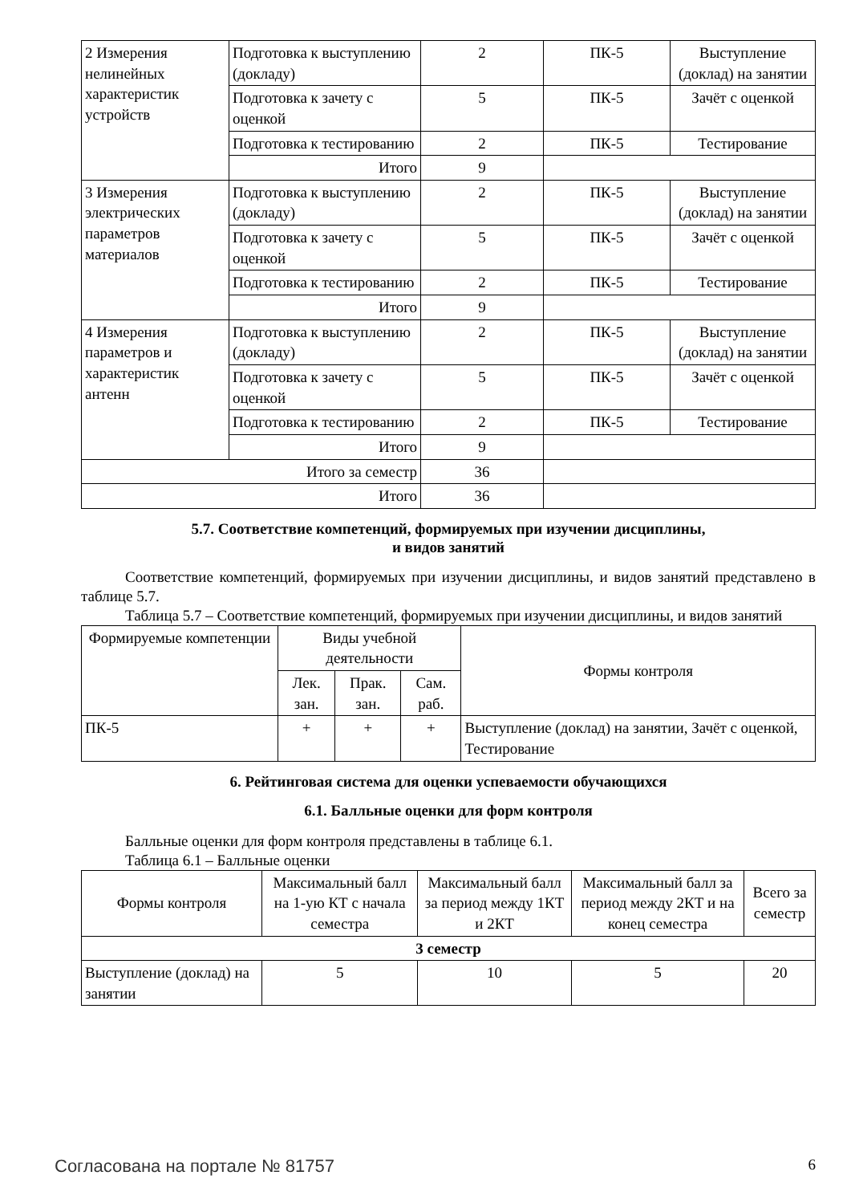| 2 Измерения нелинейных характеристик устройств | Подготовка к выступлению (докладу) | 2 | ПК-5 | Выступление (доклад) на занятии |
| | Подготовка к зачету с оценкой | 5 | ПК-5 | Зачёт с оценкой |
| | Подготовка к тестированию | 2 | ПК-5 | Тестирование |
| | Итого | 9 | | |
| 3 Измерения электрических параметров материалов | Подготовка к выступлению (докладу) | 2 | ПК-5 | Выступление (доклад) на занятии |
| | Подготовка к зачету с оценкой | 5 | ПК-5 | Зачёт с оценкой |
| | Подготовка к тестированию | 2 | ПК-5 | Тестирование |
| | Итого | 9 | | |
| 4 Измерения параметров и характеристик антенн | Подготовка к выступлению (докладу) | 2 | ПК-5 | Выступление (доклад) на занятии |
| | Подготовка к зачету с оценкой | 5 | ПК-5 | Зачёт с оценкой |
| | Подготовка к тестированию | 2 | ПК-5 | Тестирование |
| | Итого | 9 | | |
| Итого за семестр | | 36 | | |
| Итого | | 36 | | |
5.7. Соответствие компетенций, формируемых при изучении дисциплины,
и видов занятий
Соответствие компетенций, формируемых при изучении дисциплины, и видов занятий представлено в таблице 5.7.
Таблица 5.7 – Соответствие компетенций, формируемых при изучении дисциплины, и видов занятий
| Формируемые компетенции | Виды учебной деятельности | | | Формы контроля |
| --- | --- | --- | --- | --- |
| | Лек. зан. | Прак. зан. | Сам. раб. | |
| ПК-5 | + | + | + | Выступление (доклад) на занятии, Зачёт с оценкой, Тестирование |
6. Рейтинговая система для оценки успеваемости обучающихся
6.1. Балльные оценки для форм контроля
Балльные оценки для форм контроля представлены в таблице 6.1.
Таблица 6.1 – Балльные оценки
| Формы контроля | Максимальный балл на 1-ую КТ с начала семестра | Максимальный балл за период между 1КТ и 2КТ | Максимальный балл за период между 2КТ и на конец семестра | Всего за семестр |
| --- | --- | --- | --- | --- |
| 3 семестр | | | | |
| Выступление (доклад) на занятии | 5 | 10 | 5 | 20 |
Согласована на портале № 81757 6